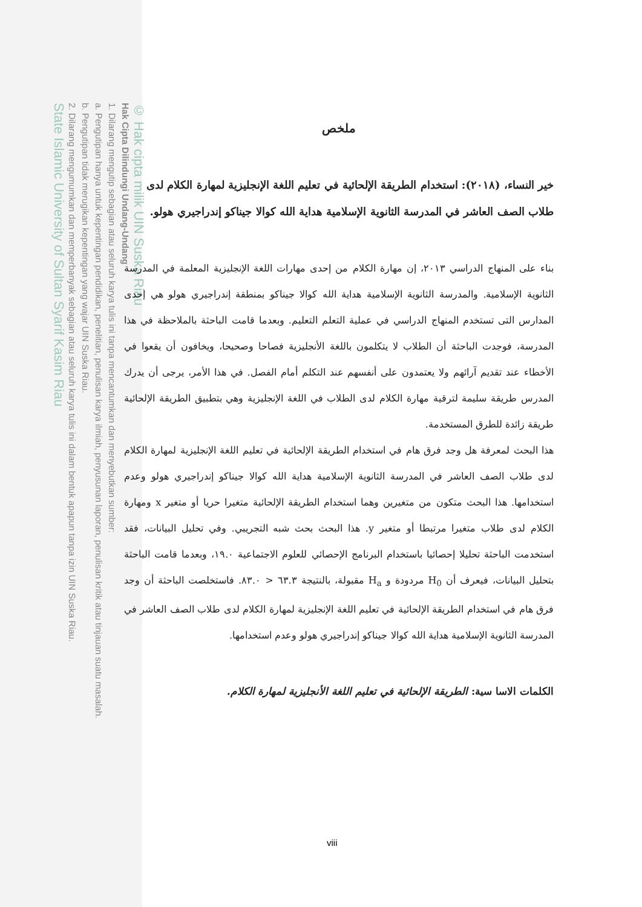© Hak cipta milik UIN Suska Riau
Hak Cipta Dilindungi Undang-Undang
1. Dilarang mengutip sebagian atau seluruh karya tulis ini tanpa mencantumkan dan menyebutkan sumber:
a. Pengutipan hanya untuk kepentingan pendidikan, penelitian, penulisan karya ilmiah, penyusunan laporan, penulisan kritik atau tinjauan suatu masalah.
b. Pengutipan tidak merugikan kepentingan yang wajar UIN Suska Riau.
2. Dilarang mengumumkan dan memperbanyak sebagian atau seluruh karya tulis ini dalam bentuk apapun tanpa izin UIN Suska Riau.
State Islamic University of Sultan Syarif Kasim Riau
ملخص
خير النساء، (٢٠١٨): استخدام الطريقة الإلحائية في تعليم اللغة الإنجليزية لمهارة الكلام لدى طلاب الصف العاشر في المدرسة الثانوية الإسلامية هداية الله كوالا جيناكو إندراجيري هولو.
بناء على المنهاج الدراسي ٢٠١٣، إن مهارة الكلام من إحدى مهارات اللغة الإنجليزية المعلمة في المدرسة الثانوية الإسلامية. والمدرسة الثانوية الإسلامية هداية الله كوالا جيناكو بمنطقة إندراجيري هولو هي إحدى المدارس التى تستخدم المنهاج الدراسي في عملية التعلم التعليم. وبعدما قامت الباحثة بالملاحظة في هذا المدرسة، فوجدت الباحثة أن الطلاب لا يتكلمون باللغة الأنجليزية فصاحا وصحيحا، ويخافون أن يقعوا في الأخطاء عند تقديم آرائهم ولا يعتمدون على أنفسهم عند التكلم أمام الفصل. في هذا الأمر، يرجى أن يدرك المدرس طريقة سليمة لترقية مهارة الكلام لدى الطلاب في اللغة الإنجليزية وهي بتطبيق الطريقة الإلحائية طريقة زائدة للطرق المستخدمة.
هذا البحث لمعرفة هل وجد فرق هام في استخدام الطريقة الإلحائية في تعليم اللغة الإنجليزية لمهارة الكلام لدى طلاب الصف العاشر في المدرسة الثانوية الإسلامية هداية الله كوالا جيناكو إندراجيري هولو وعدم استخدامها. هذا البحث متكون من متغيرين وهما استخدام الطريقة الإلحائية متغيرا حريا أو متغير x ومهارة الكلام لدى طلاب متغيرا مرتبطا أو متغير y. هذا البحث بحث شبه التجريبي. وفي تحليل البيانات، فقد استخدمت الباحثة تحليلا إحصائيا باستخدام البرنامج الإحصائي للعلوم الاجتماعية ١٩.٠، وبعدما قامت الباحثة بتحليل البيانات، فيعرف أن H<sub>0</sub> مردودة و H<sub>a</sub> مقبولة، بالنتيجة ٦٣.٣ < ٨٣.٠. فاستخلصت الباحثة أن وجد فرق هام في استخدام الطريقة الإلحائية في تعليم اللغة الإنجليزية لمهارة الكلام لدى طلاب الصف العاشر في المدرسة الثانوية الإسلامية هداية الله كوالا جيناكو إندراجيري هولو وعدم استخدامها.
الكلمات الاسا سية: الطريقة الإلحائية في تعليم اللغة الأنجليزية لمهارة الكلام.
viii